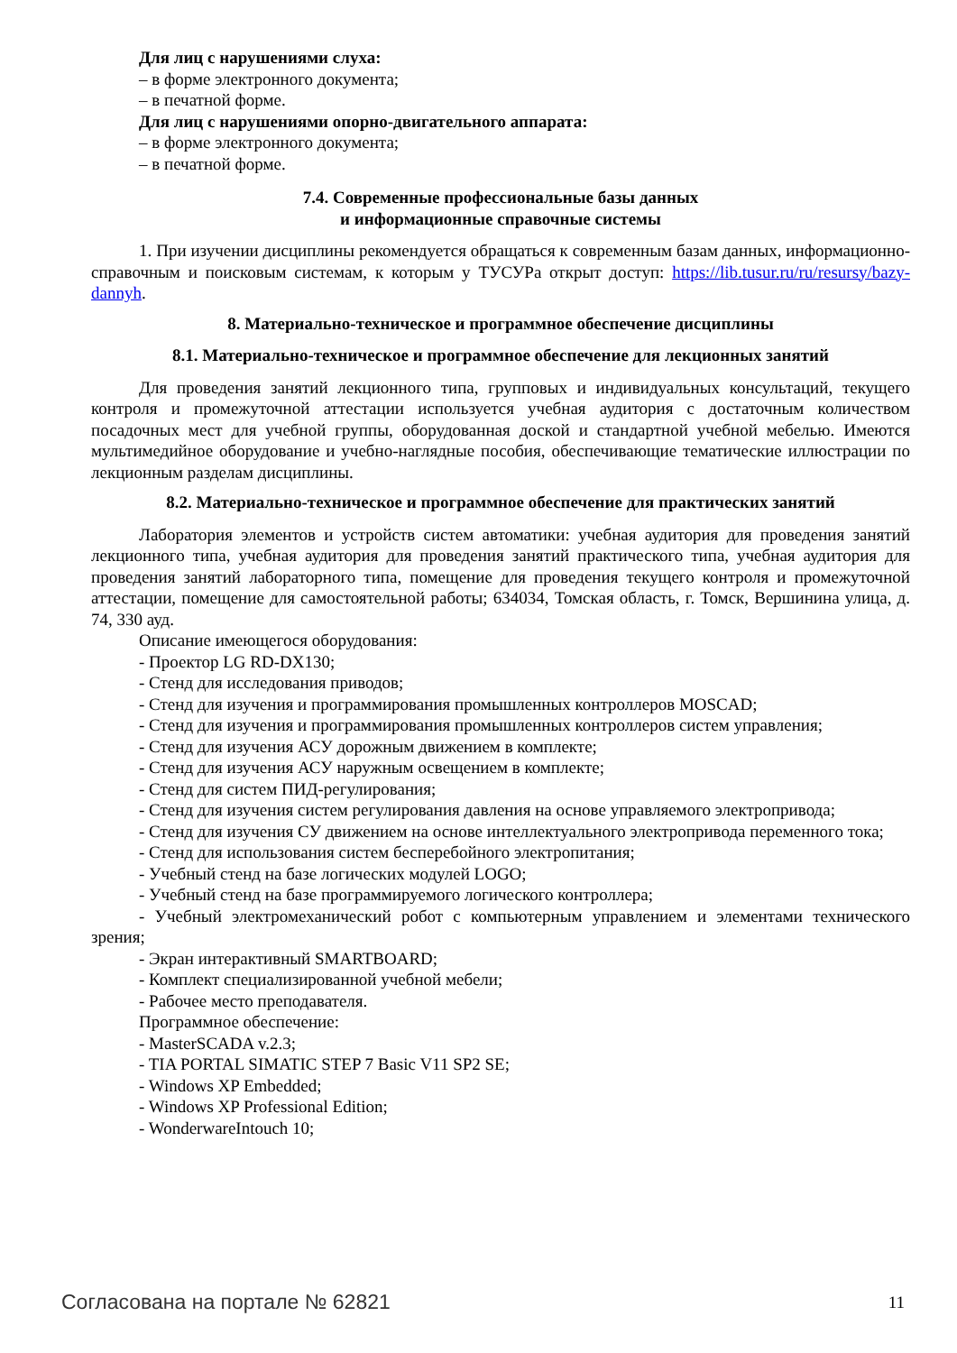Для лиц с нарушениями слуха:
– в форме электронного документа;
– в печатной форме.
Для лиц с нарушениями опорно-двигательного аппарата:
– в форме электронного документа;
– в печатной форме.
7.4. Современные профессиональные базы данных
и информационные справочные системы
1. При изучении дисциплины рекомендуется обращаться к современным базам данных, информационно-справочным и поисковым системам, к которым у ТУСУРа открыт доступ: https://lib.tusur.ru/ru/resursy/bazy-dannyh.
8. Материально-техническое и программное обеспечение дисциплины
8.1. Материально-техническое и программное обеспечение для лекционных занятий
Для проведения занятий лекционного типа, групповых и индивидуальных консультаций, текущего контроля и промежуточной аттестации используется учебная аудитория с достаточным количеством посадочных мест для учебной группы, оборудованная доской и стандартной учебной мебелью. Имеются мультимедийное оборудование и учебно-наглядные пособия, обеспечивающие тематические иллюстрации по лекционным разделам дисциплины.
8.2. Материально-техническое и программное обеспечение для практических занятий
Лаборатория элементов и устройств систем автоматики: учебная аудитория для проведения занятий лекционного типа, учебная аудитория для проведения занятий практического типа, учебная аудитория для проведения занятий лабораторного типа, помещение для проведения текущего контроля и промежуточной аттестации, помещение для самостоятельной работы; 634034, Томская область, г. Томск, Вершинина улица, д. 74, 330 ауд.
Описание имеющегося оборудования:
- Проектор LG RD-DX130;
- Стенд для исследования приводов;
- Стенд для изучения и программирования промышленных контроллеров MOSCAD;
- Стенд для изучения и программирования промышленных контроллеров систем управления;
- Стенд для изучения АСУ дорожным движением в комплекте;
- Стенд для изучения АСУ наружным освещением в комплекте;
- Стенд для систем ПИД-регулирования;
- Стенд для изучения систем регулирования давления на основе управляемого электропривода;
- Стенд для изучения СУ движением на основе интеллектуального электропривода переменного тока;
- Стенд для использования систем бесперебойного электропитания;
- Учебный стенд на базе логических модулей LOGO;
- Учебный стенд на базе программируемого логического контроллера;
- Учебный электромеханический робот с компьютерным управлением и элементами технического зрения;
- Экран интерактивный SMARTBOARD;
- Комплект специализированной учебной мебели;
- Рабочее место преподавателя.
Программное обеспечение:
- MasterSCADA v.2.3;
- TIA PORTAL SIMATIC STEP 7 Basic V11 SP2 SE;
- Windows XP Embedded;
- Windows XP Professional Edition;
- WonderwareIntouch 10;
Согласована на портале № 62821 11